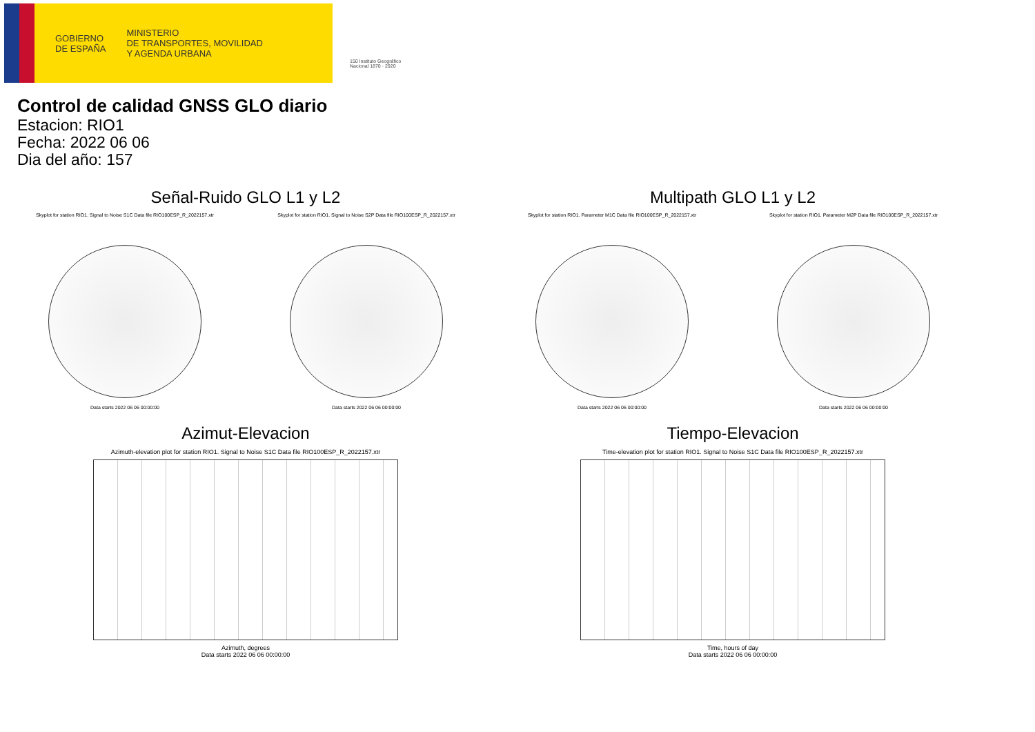GOBIERNO
DE ESPAÑA
MINISTERIO
DE TRANSPORTES, MOVILIDAD
Y AGENDA URBANA
150 Instituto Geográfico Nacional 1870 · 2020
Control de calidad GNSS GLO diario
Estacion: RIO1
Fecha: 2022 06 06
Dia del año: 157
Señal-Ruido GLO L1 y L2
Skyplot for station RIO1. Signal to Noise S1C Data file RIO100ESP_R_2022157.xtr
Data starts 2022 06 06 00:00:00
Skyplot for station RIO1. Signal to Noise S2P Data file RIO100ESP_R_2022157.xtr
Data starts 2022 06 06 00:00:00
Multipath GLO L1 y L2
Skyplot for station RIO1. Parameter M1C Data file RIO100ESP_R_2022157.xtr
Data starts 2022 06 06 00:00:00
Skyplot for station RIO1. Parameter M2P Data file RIO100ESP_R_2022157.xtr
Data starts 2022 06 06 00:00:00
Azimut-Elevacion
Azimuth-elevation plot for station RIO1. Signal to Noise S1C Data file RIO100ESP_R_2022157.xtr
Azimuth, degrees
Data starts 2022 06 06 00:00:00
Tiempo-Elevacion
Time-elevation plot for station RIO1. Signal to Noise S1C Data file RIO100ESP_R_2022157.xtr
Time, hours of day
Data starts 2022 06 06 00:00:00